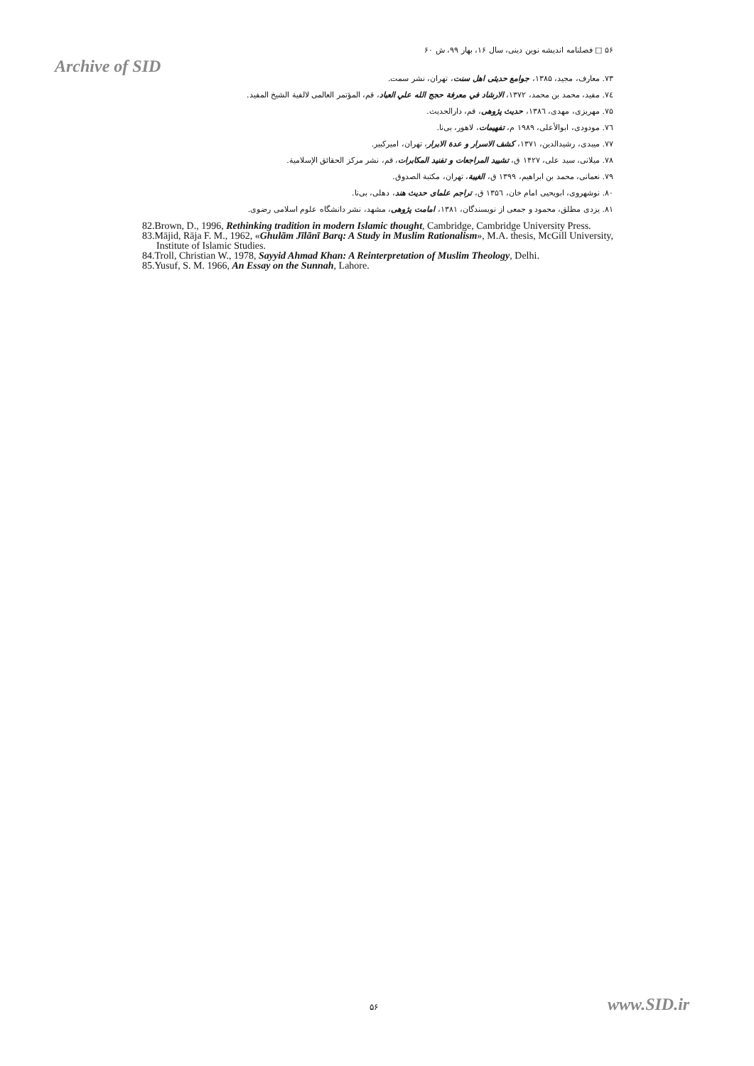۵۶ □ فصلنامه اندیشه نوین دینی، سال ۱۶، بهار ۹۹، ش ۶۰
Archive of SID
۷۳. معارف، مجید، ۱۳۸۵، جوامع حدیثی اهل سنت، تهران، نشر سمت.
۷٤. مفید، محمد بن محمد، ۱۳۷۲، الارشاد في معرفة حجج الله علي العباد، قم، المؤتمر العالمی لالفية الشيخ المفيد.
۷۵. مهریزی، مهدی، ۱۳۸٦، حدیث پژوهی، قم، دارالحدیث.
۷٦. مودودی، ابوالأعلی، ۱۹۸۹ م، تفهیمات، لاهور، بی‌نا.
۷۷. میبدی، رشیدالدین، ۱۳۷۱، کشف الاسرار و عدة الابرار، تهران، امیرکبیر.
۷۸. میلانی، سید علی، ۱۴۲۷ ق، تشييد المراجعات و تفنيد المكابرات، قم، نشر مرکز الحقائق الإسلامية.
۷۹. نعمانی، محمد بن ابراهیم، ۱۳۹۹ ق، الغيبة، تهران، مکتبة الصدوق.
۸۰. نوشهروی، ابویحیی امام خان، ۱۳۵٦ ق، تراجم علمای حدیث هند، دهلی، بی‌نا.
۸۱. یزدی مطلق، محمود و جمعی از نویسندگان، ۱۳۸۱، امامت پژوهی، مشهد، نشر دانشگاه علوم اسلامی رضوی.
82.Brown, D., 1996, Rethinking tradition in modern Islamic thought, Cambridge, Cambridge University Press.
83.Mājid, Rāja F. M., 1962, «Ghulām Jīlānī Barq: A Study in Muslim Rationalism», M.A. thesis, McGill University, Institute of Islamic Studies.
84.Troll, Christian W., 1978, Sayyid Ahmad Khan: A Reinterpretation of Muslim Theology, Delhi.
85.Yusuf, S. M. 1966, An Essay on the Sunnah, Lahore.
۵۶ www.SID.ir